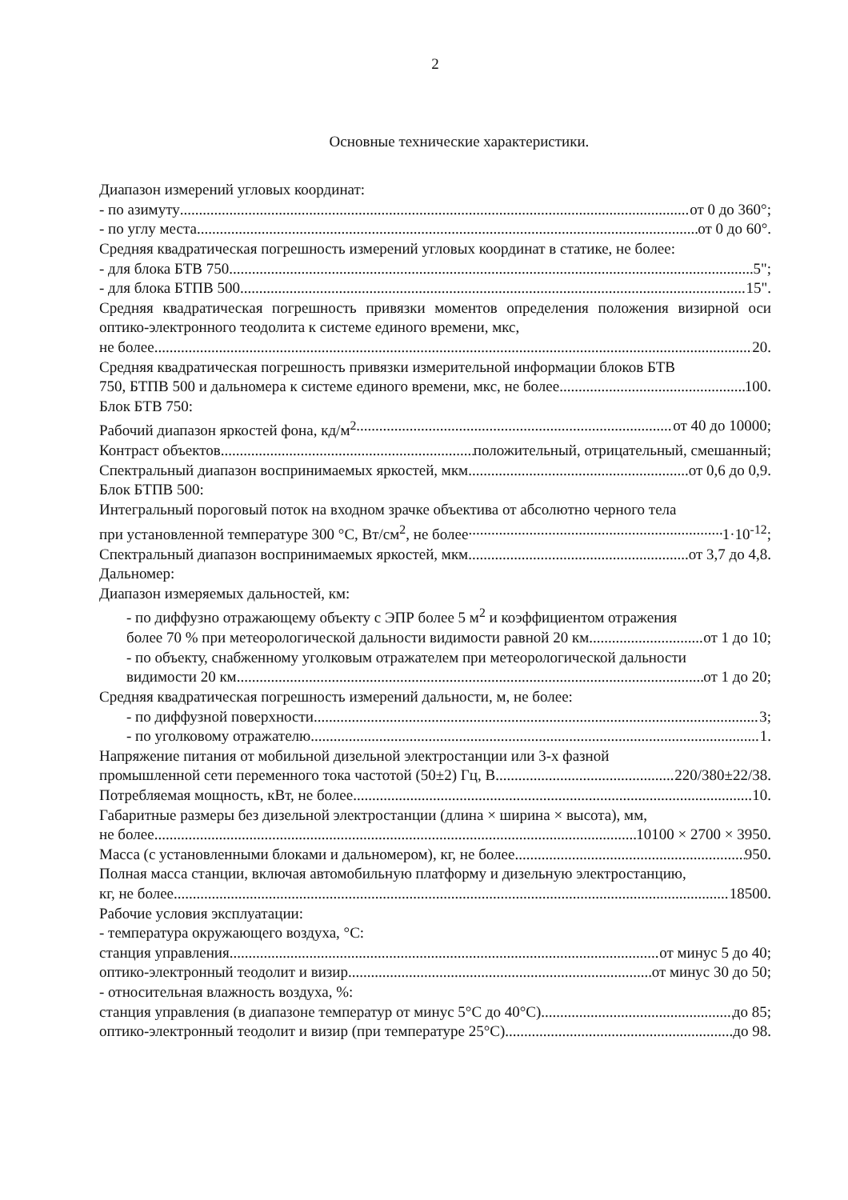2
Основные технические характеристики.
Диапазон измерений угловых координат:
- по азимуту от 0 до 360°;
- по углу места от 0 до 60°.
Средняя квадратическая погрешность измерений угловых координат в статике, не более:
- для блока БТВ 750 5";
- для блока БТПВ 500 15".
Средняя квадратическая погрешность привязки моментов определения положения визирной оси оптико-электронного теодолита к системе единого времени, мкс,
не более 20.
Средняя квадратическая погрешность привязки измерительной информации блоков БТВ
750, БТПВ 500 и дальномера к системе единого времени, мкс, не более 100.
Блок БТВ 750:
Рабочий диапазон яркостей фона, кд/м<sup>2</sup> от 40 до 10000;
Контраст объектов положительный, отрицательный, смешанный;
Спектральный диапазон воспринимаемых яркостей, мкм от 0,6 до 0,9.
Блок БТПВ 500:
Интегральный пороговый поток на входном зрачке объектива от абсолютно черного тела
при установленной температуре 300 °С, Вт/см<sup>2</sup>, не более 1·10<sup>-12</sup>;
Спектральный диапазон воспринимаемых яркостей, мкм от 3,7 до 4,8.
Дальномер:
Диапазон измеряемых дальностей, км:
- по диффузно отражающему объекту с ЭПР более 5 м<sup>2</sup> и коэффициентом отражения
более 70 % при метеорологической дальности видимости равной 20 км от 1 до 10;
- по объекту, снабженному уголковым отражателем при метеорологической дальности
видимости 20 км от 1 до 20;
Средняя квадратическая погрешность измерений дальности, м, не более:
- по диффузной поверхности 3;
- по уголковому отражателю 1.
Напряжение питания от мобильной дизельной электростанции или 3-х фазной
промышленной сети переменного тока частотой (50±2) Гц, В 220/380±22/38.
Потребляемая мощность, кВт, не более 10.
Габаритные размеры без дизельной электростанции (длина × ширина × высота), мм,
не более 10100 × 2700 × 3950.
Масса (с установленными блоками и дальномером), кг, не более 950.
Полная масса станции, включая автомобильную платформу и дизельную электростанцию,
кг, не более 18500.
Рабочие условия эксплуатации:
- температура окружающего воздуха, °С:
станция управления от минус 5 до 40;
оптико-электронный теодолит и визир от минус 30 до 50;
- относительная влажность воздуха, %:
станция управления (в диапазоне температур от минус 5°С до 40°С) до 85;
оптико-электронный теодолит и визир (при температуре 25°С) до 98.